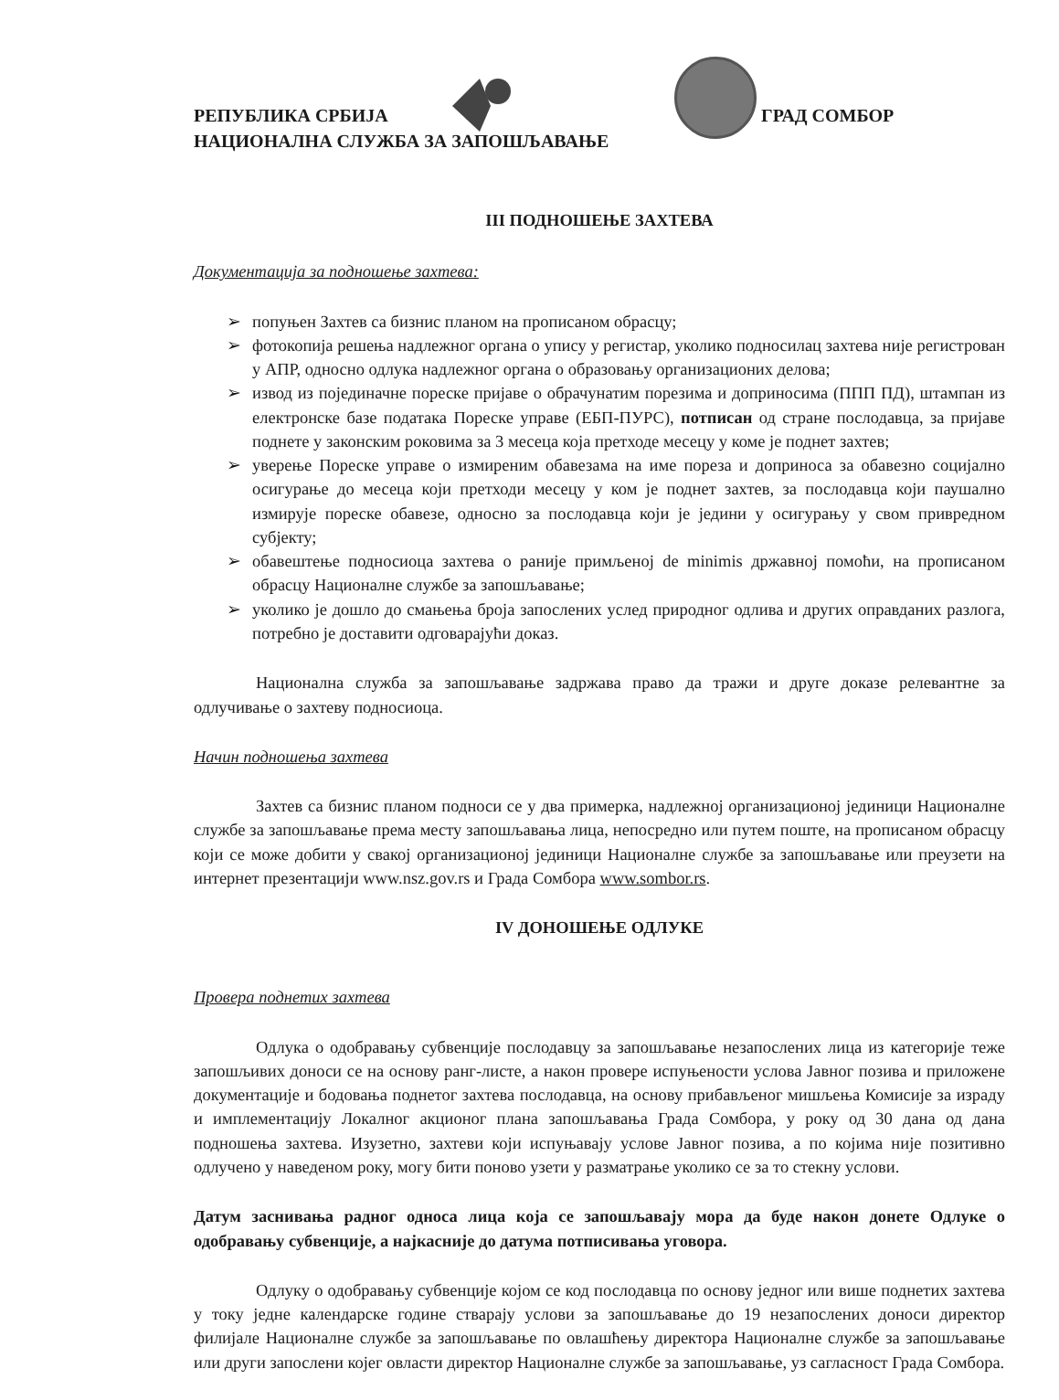РЕПУБЛИКА СРБИЈА
НАЦИОНАЛНА СЛУЖБА ЗА ЗАПОШЉАВАЊЕ
ГРАД СОМБОР
III ПОДНОШЕЊЕ ЗАХТЕВА
Документација за подношење захтева:
➢ попуњен Захтев са бизнис планом на прописаном обрасцу;
➢ фотокопија решења надлежног органа о упису у регистар, уколико подносилац захтева није регистрован у АПР, односно одлука надлежног органа о образовању организационих делова;
➢ извод из појединачне пореске пријаве о обрачунатим порезима и доприносима (ППП ПД), штампан из електронске базе података Пореске управе (ЕБП-ПУРС), потписан од стране послодавца, за пријаве поднете у законским роковима за 3 месеца која претходе месецу у коме је поднет захтев;
➢ уверење Пореске управе о измиреним обавезама на име пореза и доприноса за обавезно социјално осигурање до месеца који претходи месецу у ком је поднет захтев, за послодавца који паушално измирује пореске обавезе, односно за послодавца који је једини у осигурању у свом привредном субјекту;
➢ обавештење подносиоца захтева о раније примљеној de minimis државној помоћи, на прописаном обрасцу Националне службе за запошљавање;
➢ уколико је дошло до смањења броја запослених услед природног одлива и других оправданих разлога, потребно је доставити одговарајући доказ.
Национална служба за запошљавање задржава право да тражи и друге доказе релевантне за одлучивање о захтеву подносиоца.
Начин подношења захтева
Захтев са бизнис планом подноси се у два примерка, надлежној организационој јединици Националне службе за запошљавање према месту запошљавања лица, непосредно или путем поште, на прописаном обрасцу који се може добити у свакој организационој јединици Националне службе за запошљавање или преузети на интернет презентацији www.nsz.gov.rs и Града Сомбора www.sombor.rs.
IV ДОНОШЕЊЕ ОДЛУКЕ
Провера поднетих захтева
Одлука о одобравању субвенције послодавцу за запошљавање незапослених лица из категорије теже запошљивих доноси се на основу ранг-листе, а након провере испуњености услова Јавног позива и приложене документације и бодовања поднетог захтева послодавца, на основу прибављеног мишљења Комисије за израду и имплементацију Локалног акционог плана запошљавања Града Сомбора, у року од 30 дана од дана подношења захтева. Изузетно, захтеви који испуњавају услове Јавног позива, а по којима није позитивно одлучено у наведеном року, могу бити поново узети у разматрање уколико се за то стекну услови.
Датум заснивања радног односа лица која се запошљавају мора да буде након донете Одлуке о одобравању субвенције, а најкасније до датума потписивања уговора.
Одлуку о одобравању субвенције којом се код послодавца по основу једног или више поднетих захтева у току једне календарске године стварају услови за запошљавање до 19 незапослених доноси директор филијале Националне службе за запошљавање по овлашћењу директора Националне службе за запошљавање или други запослени којег овласти директор Националне службе за запошљавање, уз сагласност Града Сомбора.